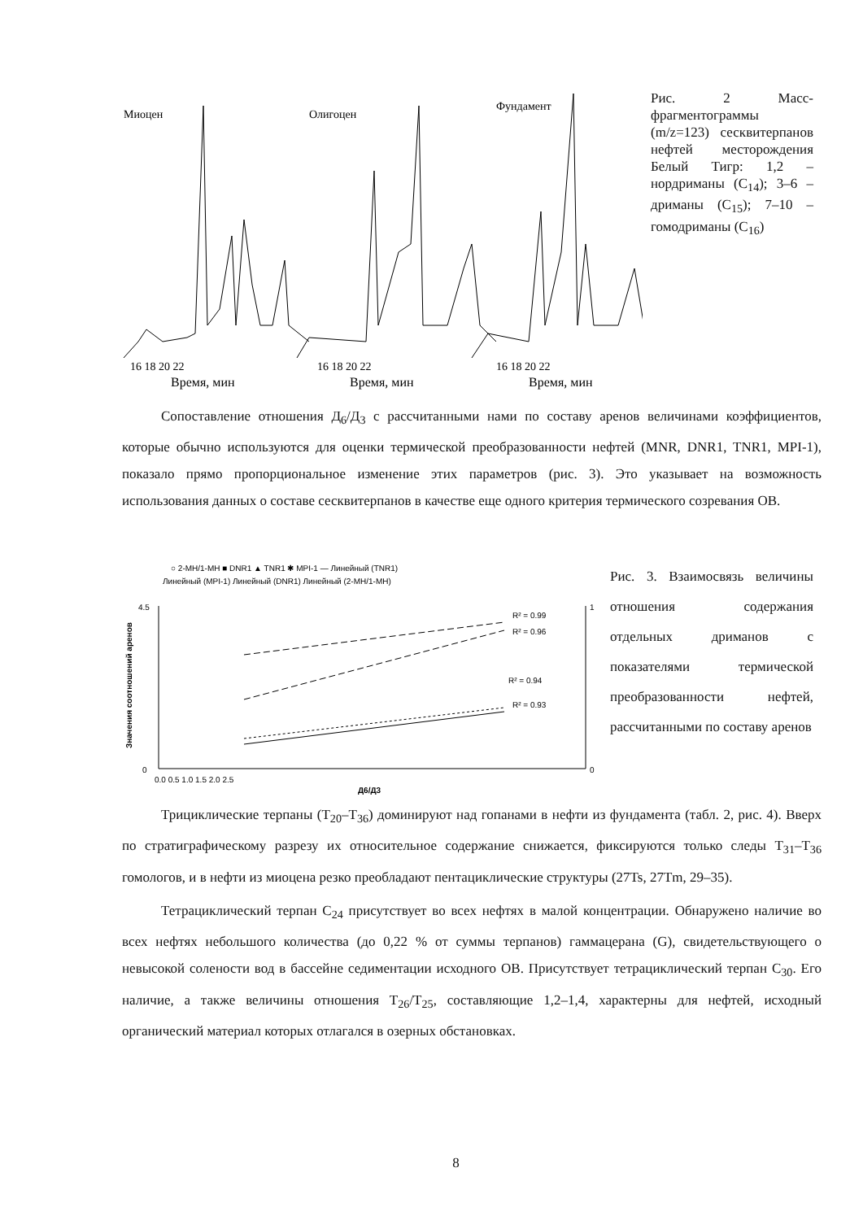Миоцен
Олигоцен
Фундамент
16 18 20 22
16 18 20 22
16 18 20 22
Время, мин
Время, мин
Время, мин
Рис. 2 Масс-фрагментограммы (m/z=123) сесквитерпанов нефтей месторождения Белый Тигр: 1,2 – нордриманы (C<sub>14</sub>); 3–6 – дриманы (C<sub>15</sub>); 7–10 – гомодриманы (C<sub>16</sub>)
Сопоставление отношения Д<sub>6</sub>/Д<sub>3</sub> с рассчитанными нами по составу аренов величинами коэффициентов, которые обычно используются для оценки термической преобразованности нефтей (MNR, DNR1, TNR1, MPI-1), показало прямо пропорциональное изменение этих параметров (рис. 3). Это указывает на возможность использования данных о составе сесквитерпанов в качестве еще одного критерия термического созревания ОВ.
○ 2-MH/1-MH ■ DNR1 ▲ TNR1 ✱ MPI-1 — Линейный (TNR1)
Линейный (MPI-1) Линейный (DNR1) Линейный (2-MH/1-MH)
4.5
0
1
0
0.0 0.5 1.0 1.5 2.0 2.5
Д6/Д3
R² = 0.99
R² = 0.96
R² = 0.94
R² = 0.93
Значения соотношений аренов
Рис. 3. Взаимосвязь величины отношения содержания отдельных дриманов с показателями термической преобразованности нефтей, рассчитанными по составу аренов
Трициклические терпаны (T<sub>20</sub>–T<sub>36</sub>) доминируют над гопанами в нефти из фундамента (табл. 2, рис. 4). Вверх по стратиграфическому разрезу их относительное содержание снижается, фиксируются только следы T<sub>31</sub>–T<sub>36</sub> гомологов, и в нефти из миоцена резко преобладают пентациклические структуры (27Ts, 27Tm, 29–35).
Тетрациклический терпан C<sub>24</sub> присутствует во всех нефтях в малой концентрации. Обнаружено наличие во всех нефтях небольшого количества (до 0,22 % от суммы терпанов) гаммацерана (G), свидетельствующего о невысокой солености вод в бассейне седиментации исходного ОВ. Присутствует тетрациклический терпан C<sub>30</sub>. Его наличие, а также величины отношения T<sub>26</sub>/T<sub>25</sub>, составляющие 1,2–1,4, характерны для нефтей, исходный органический материал которых отлагался в озерных обстановках.
8